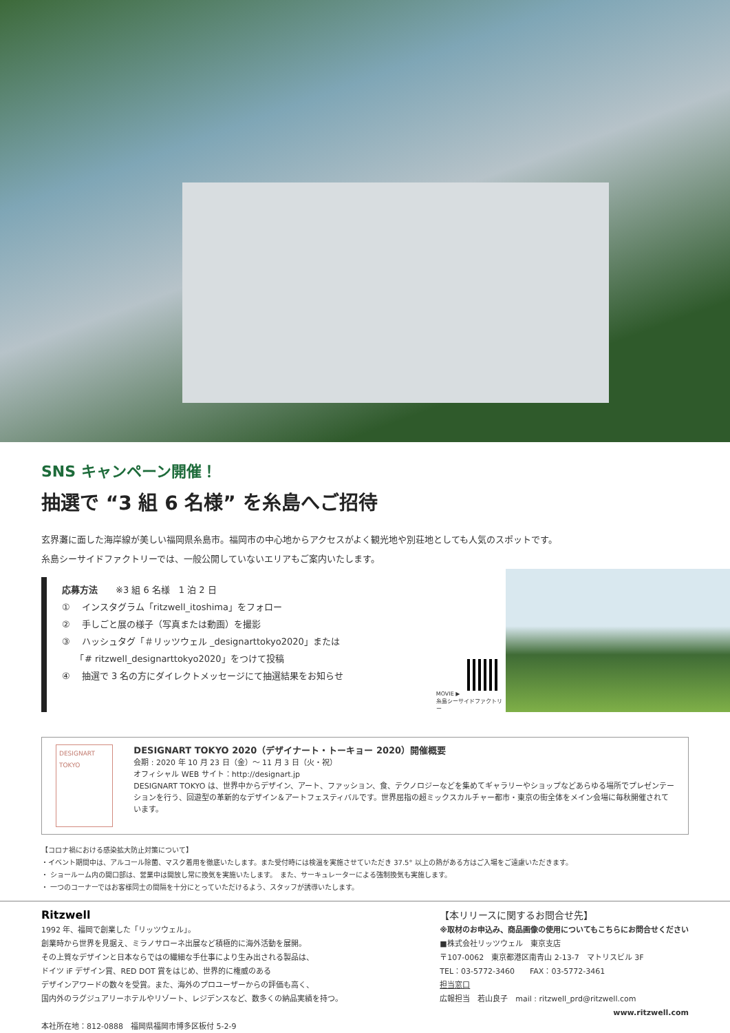SNS キャンペーン開催！
抽選で “3 組 6 名様” を糸島へご招待
玄界灘に面した海岸線が美しい福岡県糸島市。福岡市の中心地からアクセスがよく観光地や別荘地としても人気のスポットです。
糸島シーサイドファクトリーでは、一般公開していないエリアもご案内いたします。
応募方法　　※3 組 6 名様　1 泊 2 日
① 　インスタグラム「ritzwell_itoshima」をフォロー
② 　手しごと展の様子（写真または動画）を撮影
③ 　ハッシュタグ「＃リッツウェル _designarttokyo2020」または
　　「# ritzwell_designarttokyo2020」をつけて投稿
④ 　抽選で 3 名の方にダイレクトメッセージにて抽選結果をお知らせ
MOVIE ▶
糸島シーサイドファクトリー
DESIGNART
TOKYO
DESIGNART TOKYO 2020（デザイナート・トーキョー 2020）開催概要
会期 : 2020 年 10 月 23 日（金）〜 11 月 3 日（火・祝）
オフィシャル WEB サイト：http://designart.jp
DESIGNART TOKYO は、世界中からデザイン、アート、ファッション、食、テクノロジーなどを集めてギャラリーやショップなどあらゆる場所でプレゼンテーションを行う、回遊型の革新的なデザイン＆アートフェスティバルです。世界屈指の超ミックスカルチャー都市・東京の街全体をメイン会場に毎秋開催されています。
【コロナ禍における感染拡大防止対策について】
・イベント期間中は、アルコール除菌、マスク着用を徹底いたします。また受付時には検温を実施させていただき 37.5° 以上の熱がある方はご入場をご遠慮いただきます。
・ ショールーム内の開口部は、営業中は開放し常に換気を実施いたします。　また、サーキュレーターによる強制換気も実施します。
・ 一つのコーナーではお客様同士の間隔を十分にとっていただけるよう、スタッフが誘導いたします。
Ritzwell
1992 年、福岡で創業した「リッツウェル」。
創業時から世界を見据え、ミラノサローネ出展など積極的に海外活動を展開。
その上質なデザインと日本ならではの繊細な手仕事により生み出される製品は、
ドイツ iF デザイン賞、RED DOT 賞をはじめ、世界的に権威のある
デザインアワードの数々を受賞。また、海外のプロユーザーからの評価も高く、
国内外のラグジュアリーホテルやリゾート、レジデンスなど、数多くの納品実績を持つ。
本社所在地：812-0888　福岡県福岡市博多区板付 5-2-9
【本リリースに関するお問合せ先】
※取材のお申込み、商品画像の使用についてもこちらにお問合せください
■株式会社リッツウェル　東京支店
〒107-0062　東京都港区南青山 2-13-7　マトリスビル 3F
TEL：03-5772-3460　　FAX：03-5772-3461
担当窓口
広報担当　若山良子　mail : ritzwell_prd@ritzwell.com
www.ritzwell.com